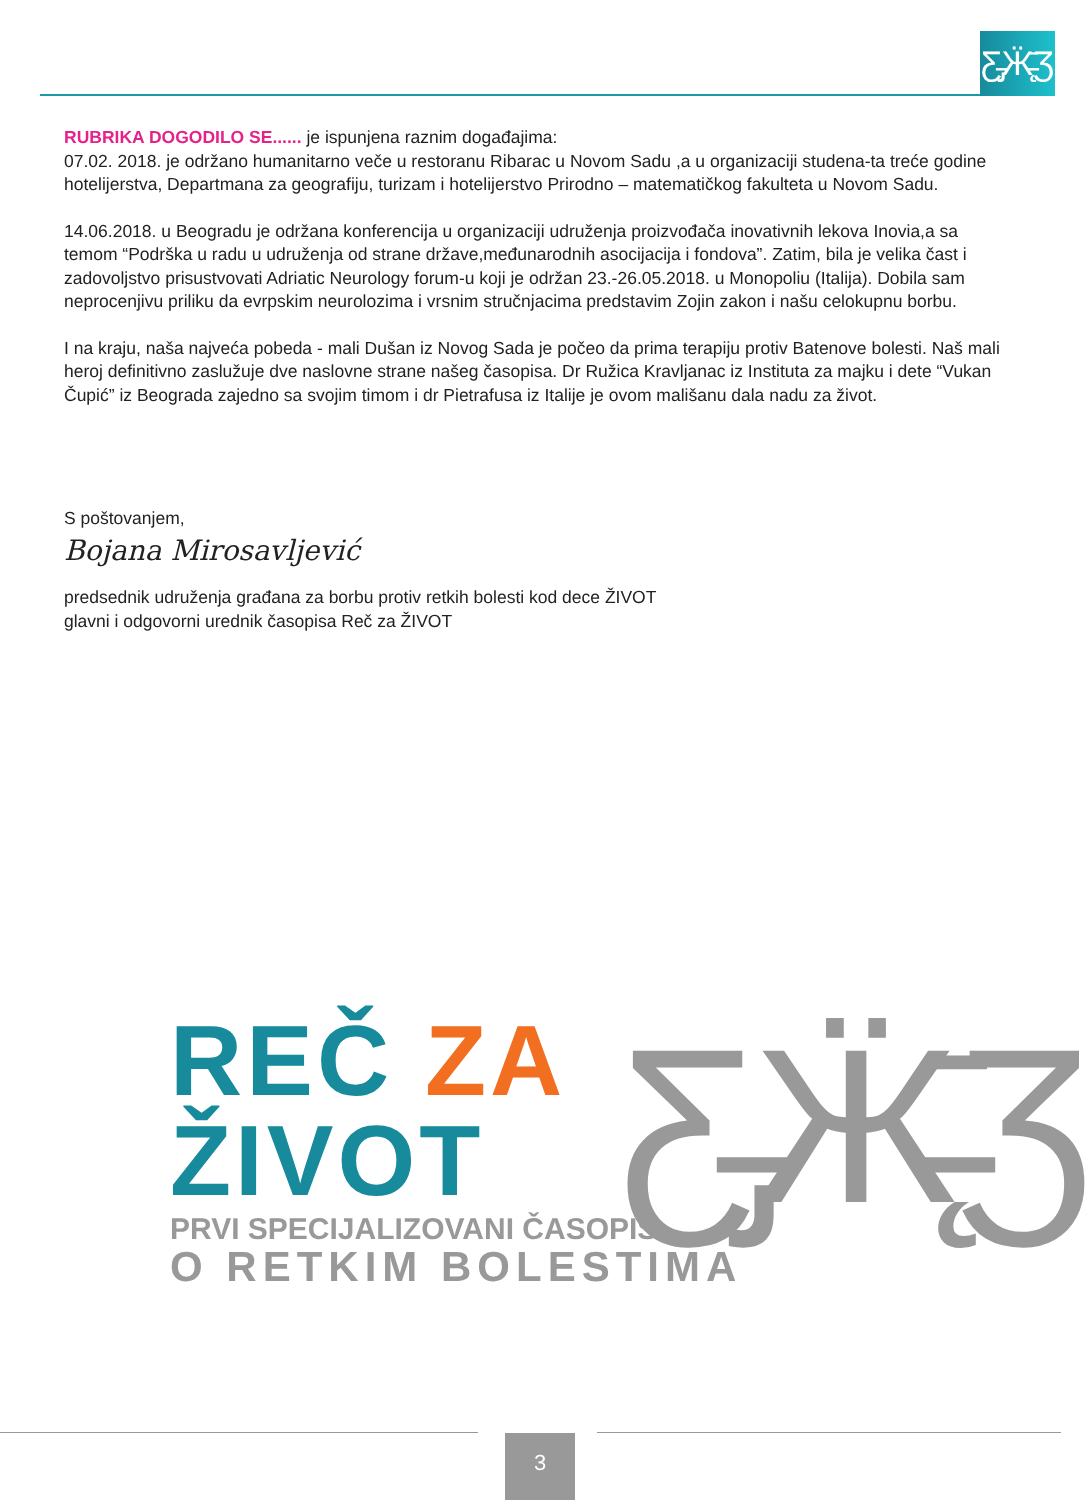Ƹ̵̡Ӝ̵̨̄Ʒ
RUBRIKA DOGODILO SE...... je ispunjena raznim događajima:
07.02. 2018. je održano humanitarno veče u restoranu Ribarac u Novom Sadu ,a u organizaciji studena-ta treće godine hotelijerstva, Departmana za geografiju, turizam i hotelijerstvo Prirodno – matematičkog fakulteta u Novom Sadu.
14.06.2018. u Beogradu je održana konferencija u organizaciji udruženja proizvođača inovativnih lekova Inovia,a sa temom “Podrška u radu u udruženja od strane države,međunarodnih asocijacija i fondova”. Zatim, bila je velika čast i zadovoljstvo prisustvovati Adriatic Neurology forum-u koji je održan 23.-26.05.2018. u Monopoliu (Italija). Dobila sam neprocenjivu priliku da evrpskim neurolozima i vrsnim stručnjacima predstavim Zojin zakon i našu celokupnu borbu.
I na kraju, naša najveća pobeda - mali Dušan iz Novog Sada je počeo da prima terapiju protiv Batenove bolesti. Naš mali heroj definitivno zaslužuje dve naslovne strane našeg časopisa. Dr Ružica Kravljanac iz Instituta za majku i dete “Vukan Čupić” iz Beograda zajedno sa svojim timom i dr Pietrafusa iz Italije je ovom mališanu dala nadu za život.
S poštovanjem,
Bojana Mirosavljević
predsednik udruženja građana za borbu protiv retkih bolesti kod dece ŽIVOT
glavni i odgovorni urednik časopisa Reč za ŽIVOT
Ƹ̵̡Ӝ̵̨̄Ʒ
REČ ZA
ŽIVOT
PRVI SPECIJALIZOVANI ČASOPIS
O RETKIM BOLESTIMA
3